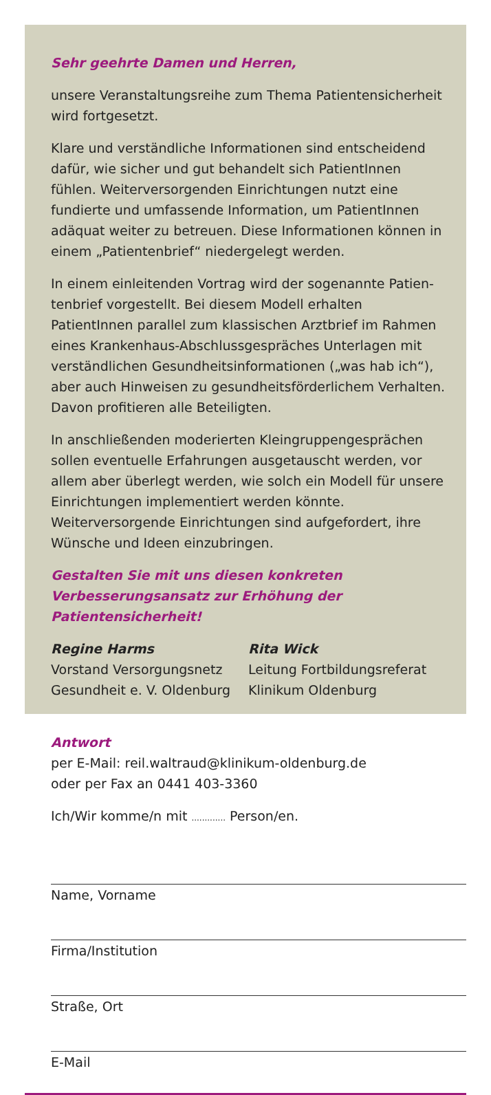Sehr geehrte Damen und Herren,
unsere Veranstaltungsreihe zum Thema Patientensicherheit wird fortgesetzt.
Klare und verständliche Informationen sind entscheidend dafür, wie sicher und gut behandelt sich PatientInnen fühlen. Weiterversorgenden Einrichtungen nutzt eine fundierte und umfassende Information, um PatientInnen adäquat weiter zu betreuen. Diese Informationen können in einem „Patienten­brief“ niedergelegt werden.
In einem einleitenden Vortrag wird der sogenannte Patien­tenbrief vorgestellt. Bei diesem Modell erhalten PatientInnen parallel zum klassischen Arztbrief im Rahmen eines Kranken­haus-Abschlussgespräches Unterlagen mit verständlichen Ge­sundheitsinformationen („was hab ich“), aber auch Hinweisen zu gesundheitsförderlichem Verhalten. Davon profitieren alle Beteiligten.
In anschließenden moderierten Kleingruppengesprächen sollen eventuelle Erfahrungen ausgetauscht werden, vor allem aber überlegt werden, wie solch ein Modell für unsere Einrichtungen implementiert werden könnte. Weiterversorgende Einrichtun­gen sind aufgefordert, ihre Wünsche und Ideen einzubringen.
Gestalten Sie mit uns diesen konkreten Verbesserungsansatz zur Erhöhung der Patientensicherheit!
Regine Harms
Vorstand Versorgungsnetz
Gesundheit e. V. Oldenburg
Rita Wick
Leitung Fortbildungsreferat
Klinikum Oldenburg
Antwort
per E-Mail: reil.waltraud@klinikum-oldenburg.de
oder per Fax an 0441 403-3360
Ich/Wir komme/n mit ............. Person/en.
Name, Vorname
Firma/Institution
Straße, Ort
E-Mail